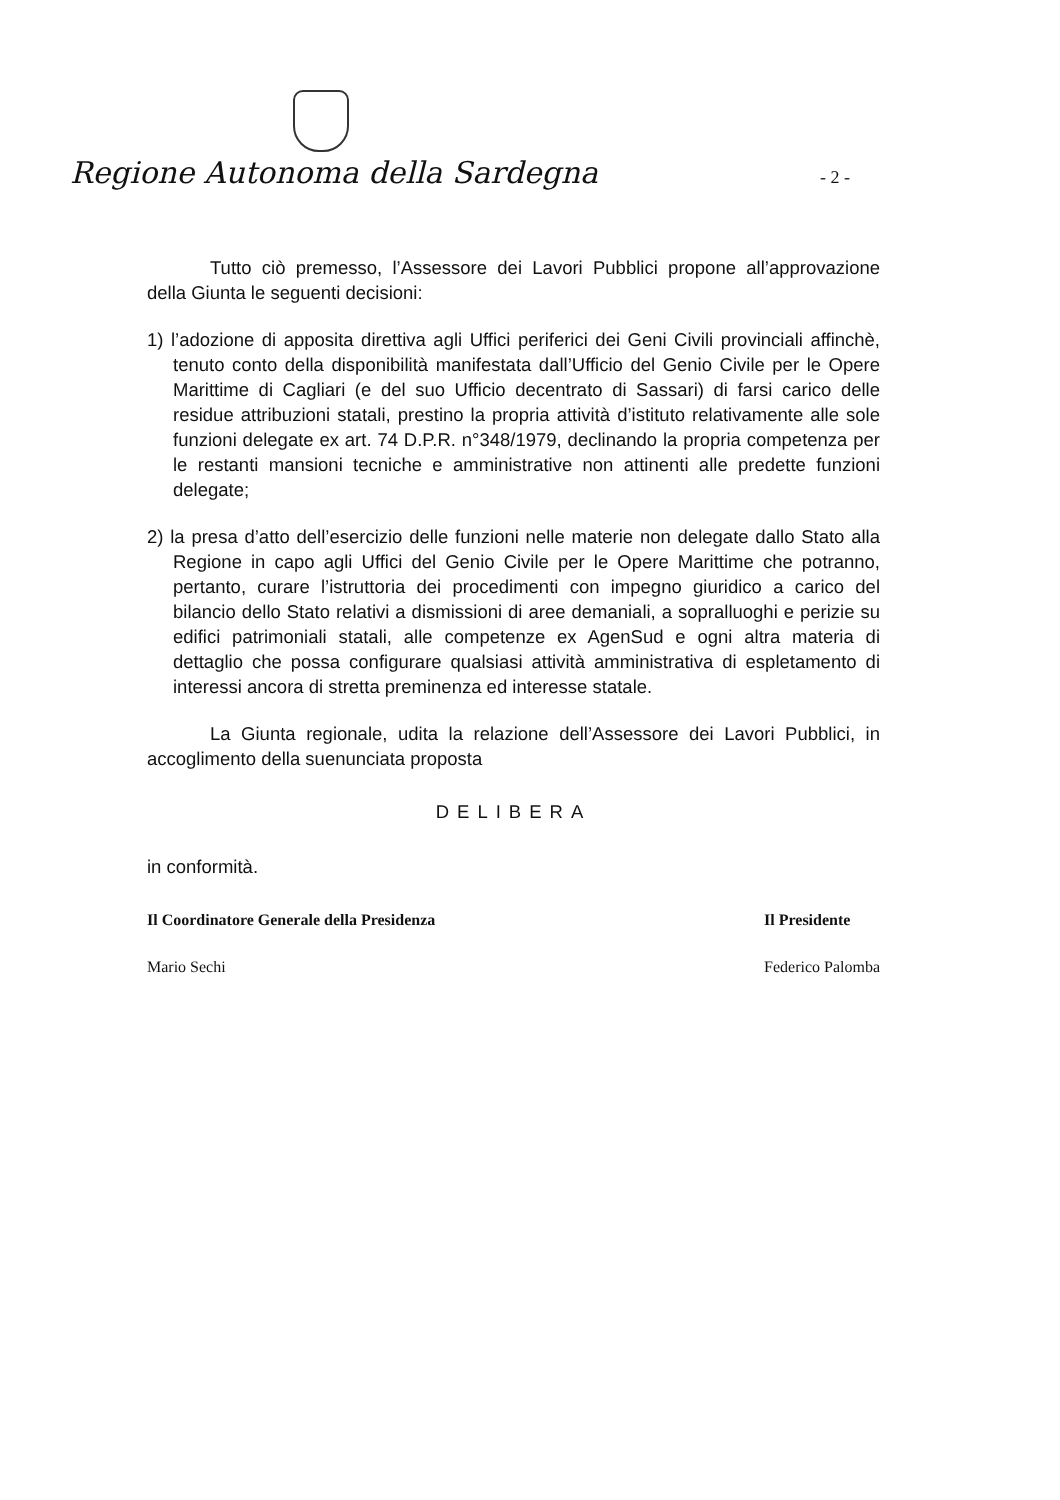Regione Autonoma della Sardegna - 2 -
Tutto ciò premesso, l’Assessore dei Lavori Pubblici propone all’approvazione della Giunta le seguenti decisioni:
1) l’adozione di apposita direttiva agli Uffici periferici dei Geni Civili provinciali affinchè, tenuto conto della disponibilità manifestata dall’Ufficio del Genio Civile per le Opere Marittime di Cagliari (e del suo Ufficio decentrato di Sassari) di farsi carico delle residue attribuzioni statali, prestino la propria attività d’istituto relativamente alle sole funzioni delegate ex art. 74 D.P.R. n°348/1979, declinando la propria competenza per le restanti mansioni tecniche e amministrative non attinenti alle predette funzioni delegate;
2) la presa d’atto dell’esercizio delle funzioni nelle materie non delegate dallo Stato alla Regione in capo agli Uffici del Genio Civile per le Opere Marittime che potranno, pertanto, curare l’istruttoria dei procedimenti con impegno giuridico a carico del bilancio dello Stato relativi a dismissioni di aree demaniali, a sopralluoghi e perizie su edifici patrimoniali statali, alle competenze ex AgenSud e ogni altra materia di dettaglio che possa configurare qualsiasi attività amministrativa di espletamento di interessi ancora di stretta preminenza ed interesse statale.
La Giunta regionale, udita la relazione dell’Assessore dei Lavori Pubblici, in accoglimento della suenunciata proposta
DELIBERA
in conformità.
Il Coordinatore Generale della Presidenza
Mario Sechi
Il Presidente
Federico Palomba